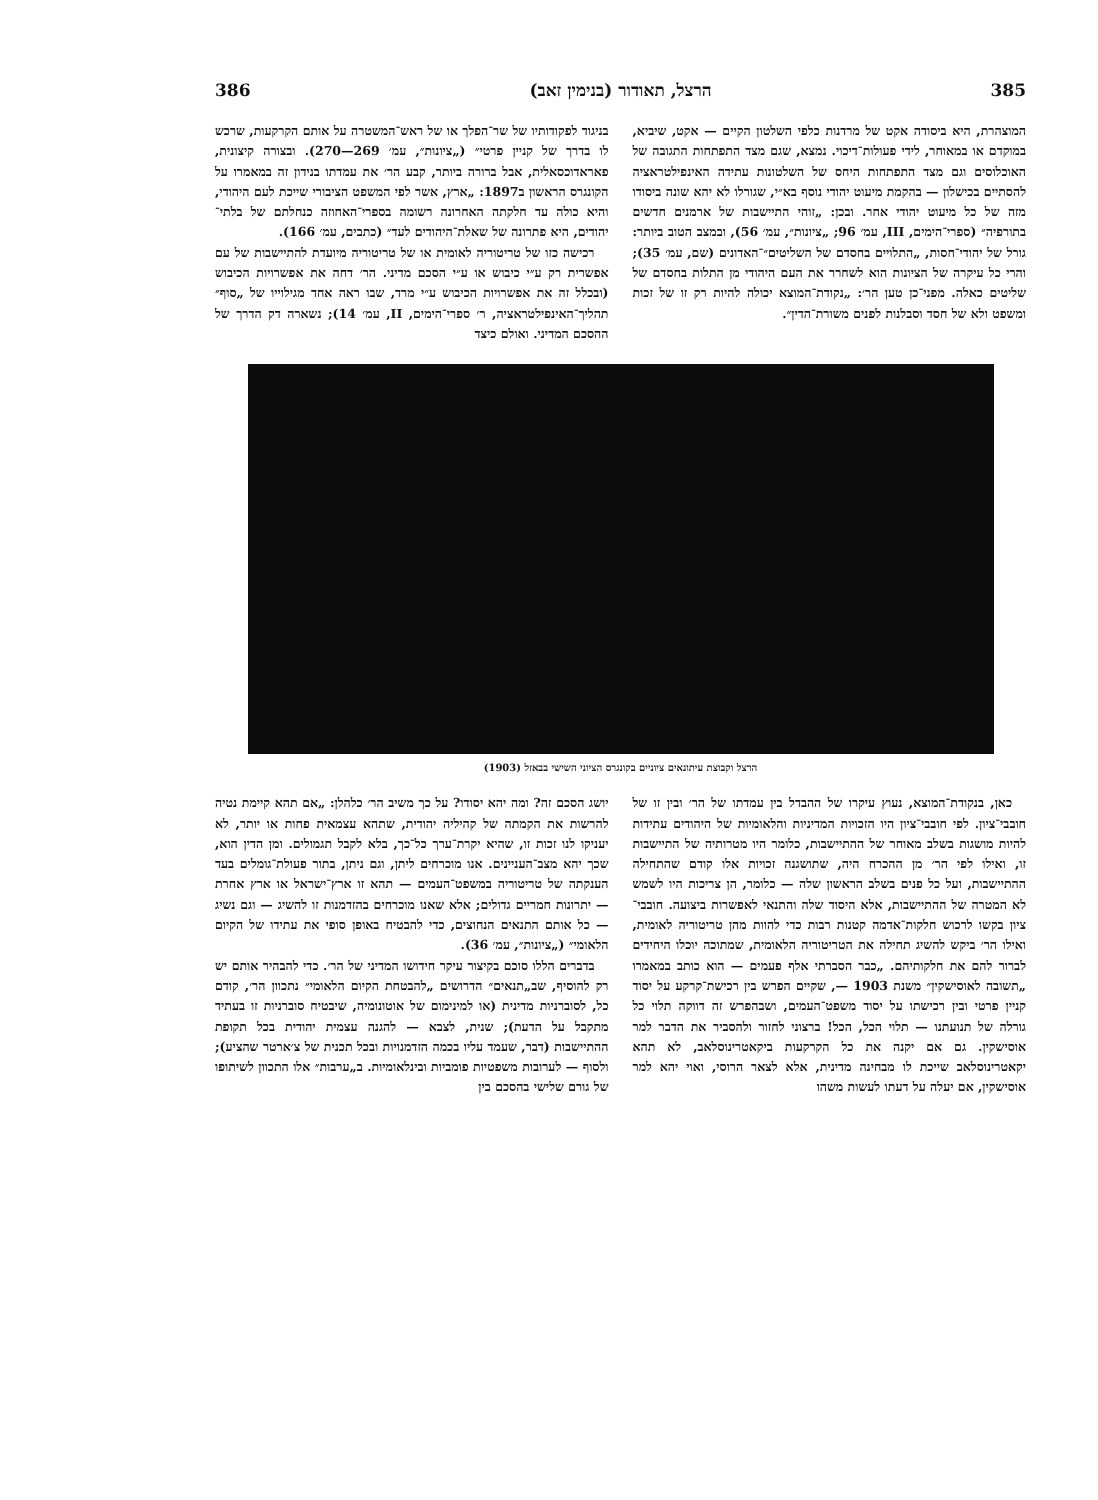385 הרצל, תאודור (בנימין זאב) 386
המוצהרת, היא ביסודה אקט של מרדנות כלפי השלטון הקיים — אקט, שיביא, במוקדם או במאוחר, לידי פעולות־דיכוי. נמצא, שגם מצד התפתחות התגובה של האוכלוסים וגם מצד התפתחות היחס של השלטונות עתידה האינפילטראציה להסתיים בכישלון — בהקמת מיעוט יהודי נוסף בא״י, שגורלו לא יהא שונה ביסודו מזה של כל מיעוט יהודי אחר. ובכן: „זוהי התיישבות של ארמנים חדשים בתורפיה״ (ספרי־הימים, III, עמ׳ 96; „ציונות״, עמ׳ 56), ובמצב הטוב ביותר: גורל של יהודי־חסות, „התלויים בחסדם של השליטים״־האדונים (שם, עמ׳ 35); והרי כל עיקרה של הציונות הוא לשחרר את העם היהודי מן התלות בחסדם של שליטים כאלה. מפני־כן טען הר׳: „נקודת־המוצא יכולה להיות רק זו של זכות ומשפט ולא של חסד וסבלנות לפנים משורת־הדין״.
בניגוד לפקודותיו של שר־הפלך או של ראש־המשטרה על אותם הקרקעות, שרכש לו בדרך של קניין פרטי״ („ציונות״, עמ׳ 269—270). ובצורה קיצונית, פאראדוכסאלית, אבל ברורה ביותר, קבע הר׳ את עמדתו בנידון זה במאמרו על הקונגרס הראשון ב1897: „ארץ, אשר לפי המשפט הציבורי שייכת לעם היהודי, והיא כולה עד חלקתה האחרונה רשומה בספרי־האחוזה כנחלתם של בלתי־יהודים, היא פתרונה של שאלת־היהודים לעד״ (כתבים, עמ׳ 166).
רכישה כזו של טריטוריה לאומית או של טריטוריה מיועדת להתיישבות של עם אפשרית רק ע״י כיבוש או ע״י הסכם מדיני. הר׳ דחה את אפשרויות הכיבוש (ובכלל זה את אפשרויות הכיבוש ע״י מרד, שבו ראה אחד מגילוייו של „סוף״ תהליך־האינפילטראציה, ר׳ ספרי־הימים, II, עמ׳ 14); נשארה דק הדרך של ההסכם המדיני. ואולם כיצד
הרצל וקבוצת עיתונאים ציוניים בקונגרס הציוני השישי בבאזל (1903)
כאן, בנקודת־המוצא, נעוץ עיקרו של ההבדל בין עמדתו של הר׳ ובין זו של חובבי־ציון. לפי חובבי־ציון היו הזכויות המדיניות והלאומיות של היהודים עתידות להיות מושגות בשלב מאוחר של ההתיישבות, כלומר היו מטרותיה של התיישבות זו, ואילו לפי הר׳ מן ההכרח היה, שתושגנה זכויות אלו קודם שהתחילה ההתיישבות, ועל כל פנים בשלב הראשון שלה — כלומר, הן צריכות היו לשמש לא המטרה של ההתיישבות, אלא היסוד שלה והתנאי לאפשרות ביצועה. חובבי־ציון בקשו לרכוש חלקות־אדמה קטנות רבות כדי להוות מהן טריטוריה לאומית, ואילו הר׳ ביקש להשיג תחילה את הטריטוריה הלאומית, שמתוכה יוכלו היחידים לברור להם את חלקותיהם. „כבר הסברתי אלף פעמים — הוא כותב במאמרו „תשובה לאוסישקין״ משנת 1903 —, שקיים הפרש בין רכישת־קרקע על יסוד קניין פרטי ובין רכישתו על יסוד משפט־העמים, ושבהפרש זה דווקה תלוי כל גורלה של תנועתנו — תלוי הכל, הכל! ברצוני לחזור ולהסביר את הדבר למר אוסישקין. גם אם יקנה את כל הקרקעות ביקאטרינוסלאב, לא תהא יקאטרינוסלאב שייכת לו מבחינה מדינית, אלא לצאר הרוסי, ואוי יהא למר אוסישקין, אם יעלה על דעתו לעשות משהו
יושג הסכם זה? ומה יהא יסודו? על כך משיב הר׳ כלהלן: „אם תהא קיימת נטיה להרשות את הקמתה של קהיליה יהודית, שתהא עצמאית פחות או יותר, לא יעניקו לנו זכות זו, שהיא יקרת־ערך כל־כך, בלא לקבל תגמולים. ומן הדין הוא, שכך יהא מצב־העניינים. אנו מוכרחים ליתן, וגם ניתן, בתור פעולת־גומלים בעד הענקתה של טריטוריה במשפט־העמים — תהא זו ארץ־ישראל או ארץ אחרת — יתרונות חמריים גדולים; אלא שאנו מוכרחים בהזדמנות זו להשיג — וגם נשיג — כל אותם התנאים הנחוצים, כדי להבטיח באופן סופי את עתידו של הקיום הלאומי״ („ציונות״, עמ׳ 36).
בדברים הללו סוכם בקיצור עיקר חידושו המדיני של הר׳. כדי להבהיר אותם יש רק להוסיף, שב„תנאים״ הדרושים „להבטחת הקיום הלאומי״ נתכוון הר׳, קודם כל, לסוברניות מדינית (או למינימום של אוטונומיה, שיבטיח סוברניות זו בעתיד מתקבל על הדעת); שנית, לצבא — להגנה עצמית יהודית בכל תקופת ההתיישבות (דבר, שעמד עליו בכמה הזדמנויות ובכל תכנית של צ׳ארטר שהציע); ולסוף — לערובות משפטיות פומביות ובינלאומיות. ב„ערבות״ אלו התכוון לשיתופו של גורם שלישי בהסכם בין